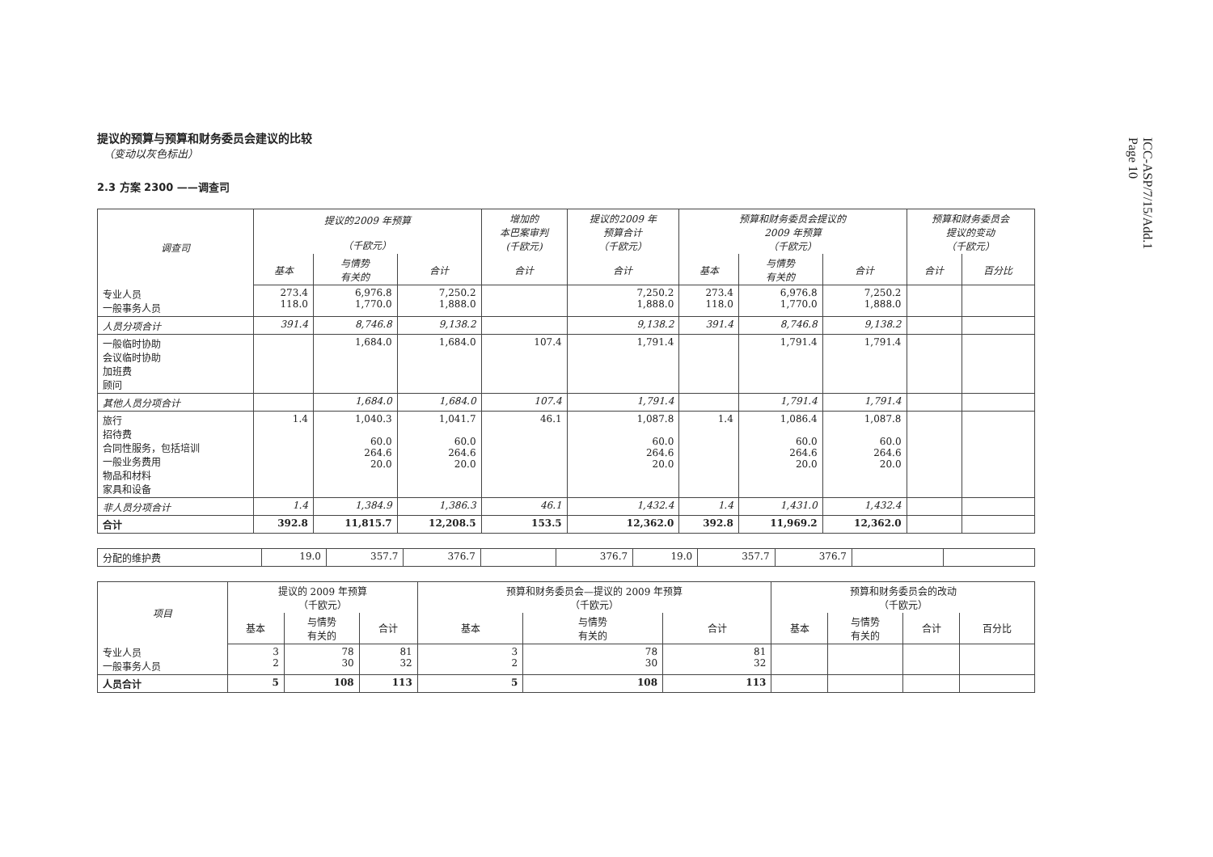ICC-ASP/7/15/Add.1
Page 10
提议的预算与预算和财务委员会建议的比较
（变动以灰色标出）
2.3 方案 2300 ——调查司
| 调查司 | 提议的2009 年预算 （千欧元） | | | 增加的 本巴案审判 (千欧元) | 提议的2009 年 预算合计 （千欧元） | 预算和财务委员会提议的 2009 年预算 （千欧元） | | | 预算和财务委员会 提议的变动 （千欧元） | |
| --- | --- | --- | --- | --- | --- | --- | --- | --- | --- | --- |
| | 基本 | 与情势 有关的 | 合计 | 合计 | 合计 | 基本 | 与情势 有关的 | 合计 | 合计 | 百分比 |
| 专业人员 一般事务人员 | 273.4 118.0 | 6,976.8 1,770.0 | 7,250.2 1,888.0 | | 7,250.2 1,888.0 | 273.4 118.0 | 6,976.8 1,770.0 | 7,250.2 1,888.0 | | |
| 人员分项合计 | 391.4 | 8,746.8 | 9,138.2 | | 9,138.2 | 391.4 | 8,746.8 | 9,138.2 | | |
| 一般临时协助 会议临时协助 加班费 顾问 | | 1,684.0 | 1,684.0 | 107.4 | 1,791.4 | | 1,791.4 | 1,791.4 | | |
| 其他人员分项合计 | | 1,684.0 | 1,684.0 | 107.4 | 1,791.4 | | 1,791.4 | 1,791.4 | | |
| 旅行 招待费 合同性服务，包括培训 一般业务费用 物品和材料 家具和设备 | 1.4 | 1,040.3 60.0 264.6 20.0 | 1,041.7 60.0 264.6 20.0 | 46.1 | 1,087.8 60.0 264.6 20.0 | 1.4 | 1,086.4 60.0 264.6 20.0 | 1,087.8 60.0 264.6 20.0 | | |
| 非人员分项合计 | 1.4 | 1,384.9 | 1,386.3 | 46.1 | 1,432.4 | 1.4 | 1,431.0 | 1,432.4 | | |
| 合计 | 392.8 | 11,815.7 | 12,208.5 | 153.5 | 12,362.0 | 392.8 | 11,969.2 | 12,362.0 | | |
| 分配的维护费 | 19.0 | 357.7 | 376.7 | | 376.7 | 19.0 | 357.7 | 376.7 | | |
| 项目 | 提议的 2009 年预算 （千欧元） | | | 预算和财务委员会—提议的 2009 年预算 （千欧元） | | | 预算和财务委员会的改动 （千欧元） | | | |
| --- | --- | --- | --- | --- | --- | --- | --- | --- | --- | --- |
| | 基本 | 与情势 有关的 | 合计 | 基本 | 与情势 有关的 | 合计 | 基本 | 与情势 有关的 | 合计 | 百分比 |
| 专业人员 一般事务人员 | 3 2 | 78 30 | 81 32 | 3 2 | 78 30 | 81 32 | | | | |
| 人员合计 | 5 | 108 | 113 | 5 | 108 | 113 | | | | |